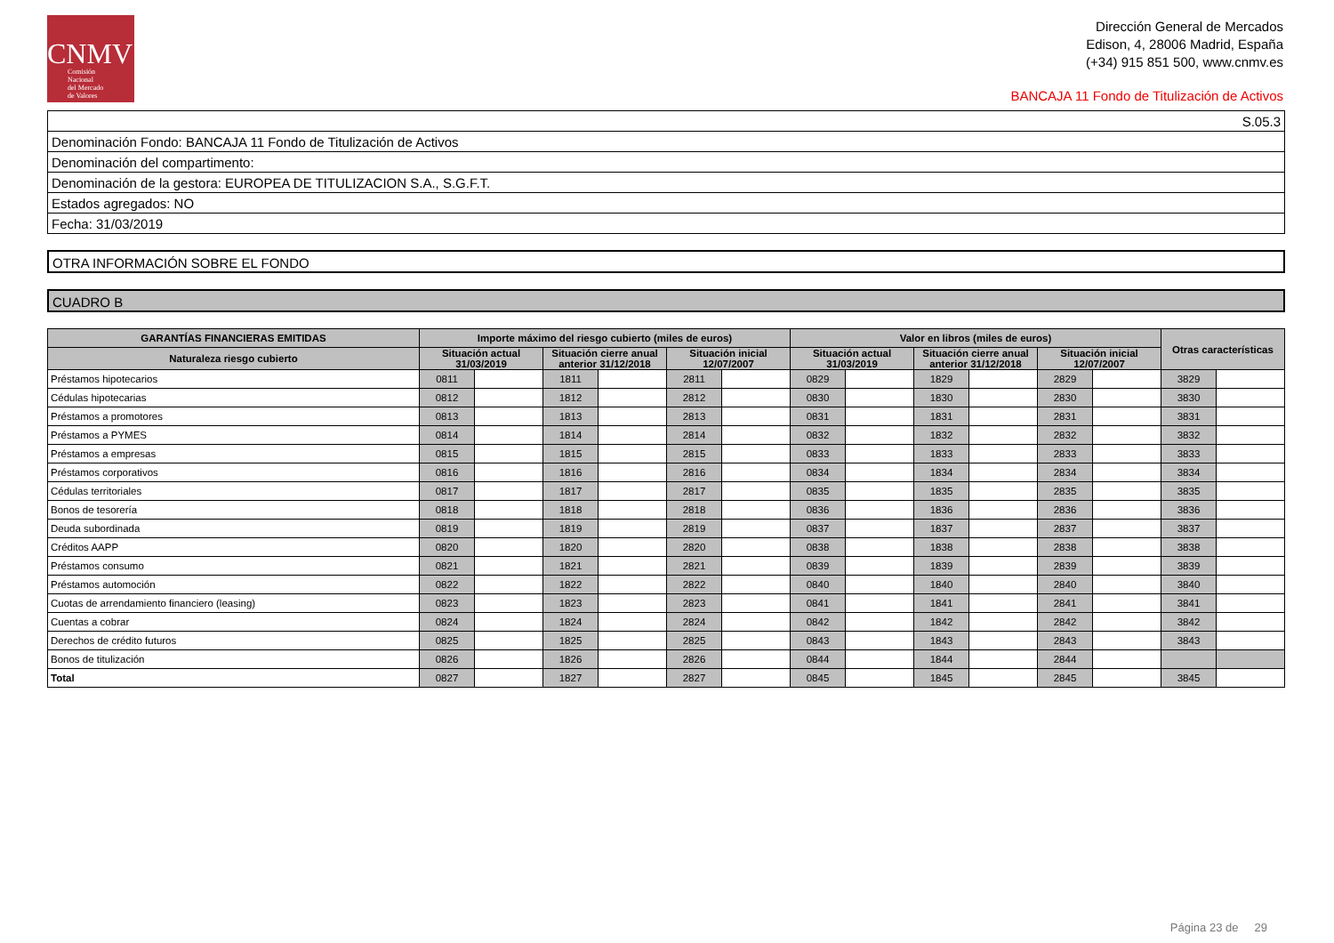CNMV
Comisión
Nacional
del Mercado
de Valores
Dirección General de Mercados
Edison, 4, 28006 Madrid, España
(+34) 915 851 500, www.cnmv.es
BANCAJA 11 Fondo de Titulización de Activos
| S.05.3 |
| Denominación Fondo: BANCAJA 11 Fondo de Titulización de Activos |
| Denominación del compartimento: |
| Denominación de la gestora: EUROPEA DE TITULIZACION S.A., S.G.F.T. |
| Estados agregados: NO |
| Fecha: 31/03/2019 |
OTRA INFORMACIÓN SOBRE EL FONDO
CUADRO B
| GARANTÍAS FINANCIERAS EMITIDAS | Importe máximo del riesgo cubierto (miles de euros) | | | | | | Valor en libros (miles de euros) | | | | | | Otras características | |
| --- | --- | --- | --- | --- | --- | --- | --- | --- | --- | --- | --- | --- | --- | --- |
| Naturaleza riesgo cubierto | Situación actual 31/03/2019 | | Situación cierre anual anterior 31/12/2018 | | Situación inicial 12/07/2007 | | Situación actual 31/03/2019 | | Situación cierre anual anterior 31/12/2018 | | Situación inicial 12/07/2007 | | | |
| Préstamos hipotecarios | 0811 | | 1811 | | 2811 | | 0829 | | 1829 | | 2829 | | 3829 | |
| Cédulas hipotecarias | 0812 | | 1812 | | 2812 | | 0830 | | 1830 | | 2830 | | 3830 | |
| Préstamos a promotores | 0813 | | 1813 | | 2813 | | 0831 | | 1831 | | 2831 | | 3831 | |
| Préstamos a PYMES | 0814 | | 1814 | | 2814 | | 0832 | | 1832 | | 2832 | | 3832 | |
| Préstamos a empresas | 0815 | | 1815 | | 2815 | | 0833 | | 1833 | | 2833 | | 3833 | |
| Préstamos corporativos | 0816 | | 1816 | | 2816 | | 0834 | | 1834 | | 2834 | | 3834 | |
| Cédulas territoriales | 0817 | | 1817 | | 2817 | | 0835 | | 1835 | | 2835 | | 3835 | |
| Bonos de tesorería | 0818 | | 1818 | | 2818 | | 0836 | | 1836 | | 2836 | | 3836 | |
| Deuda subordinada | 0819 | | 1819 | | 2819 | | 0837 | | 1837 | | 2837 | | 3837 | |
| Créditos AAPP | 0820 | | 1820 | | 2820 | | 0838 | | 1838 | | 2838 | | 3838 | |
| Préstamos consumo | 0821 | | 1821 | | 2821 | | 0839 | | 1839 | | 2839 | | 3839 | |
| Préstamos automoción | 0822 | | 1822 | | 2822 | | 0840 | | 1840 | | 2840 | | 3840 | |
| Cuotas de arrendamiento financiero (leasing) | 0823 | | 1823 | | 2823 | | 0841 | | 1841 | | 2841 | | 3841 | |
| Cuentas a cobrar | 0824 | | 1824 | | 2824 | | 0842 | | 1842 | | 2842 | | 3842 | |
| Derechos de crédito futuros | 0825 | | 1825 | | 2825 | | 0843 | | 1843 | | 2843 | | 3843 | |
| Bonos de titulización | 0826 | | 1826 | | 2826 | | 0844 | | 1844 | | 2844 | | | |
| Total | 0827 | | 1827 | | 2827 | | 0845 | | 1845 | | 2845 | | 3845 | |
Página 23 de 29